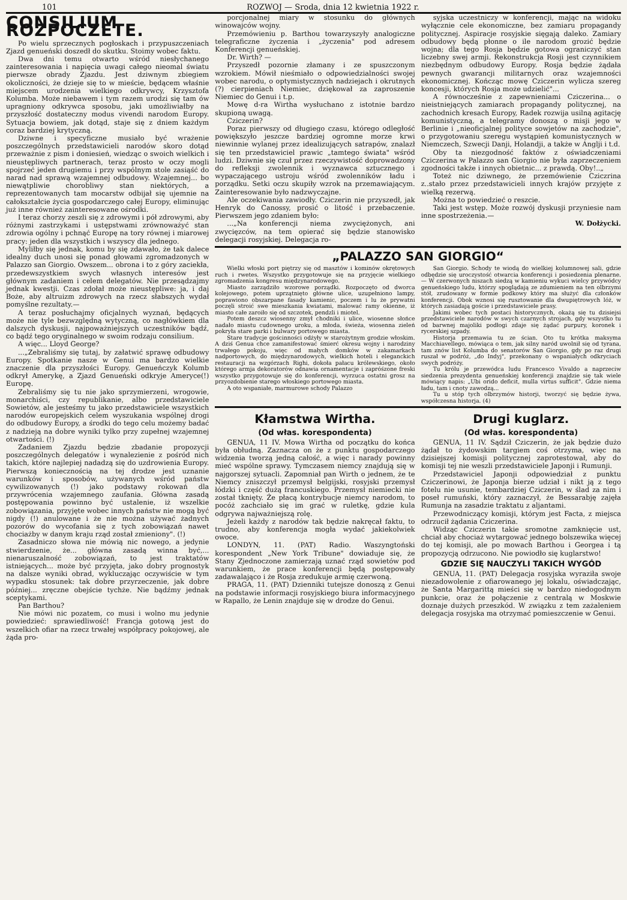101 ROZWOJ — Sroda, dnia 12 kwietnia 1922 r.
CONSILIUM ROZPOCZETE.
Po wielu sprzecznych pogłoskach i przypuszczeniach Zjazd genueński doszedł do skutku. Stoimy wobec faktu.
Dwa dni temu otwarto wśród niesłychanego zainteresowania i napięcia uwagi całego nieomal światu pierwsze obrady Zjazdu. Jest dziwnym zbiegiem okoliczności, że dzieje się to w mieście, będącem właśnie miejscem urodzenia wielkiego odkrywcy, Krzysztofa Kolumba. Może niebawem i tym razem urodzi się tam ów upragniony odkrywca sposobu, jaki umożliwiałby na przyszłość dostateczny modus vivendi narodom Europy. Sytuacja bowiem, jak dotąd, staje się z dniem każdym coraz bardziej krytyczną.
Dziwne i specyficzne musiało być wrażenie poszczególnych przedstawicieli narodów skoro dotąd przeważnie z pism i doniesień, wiedząc o swoich wielkich i nieustępliwych partnerach, teraz prosto w oczy mogli spojrzeć jeden drugiemu i przy wspólnym stole zasiąść do narad nad sprawą wzajemnej odbudowy. Wzajemnej... bo niewątpliwie chorobliwy stan niektórych, a reprezentowanych tam mocarstw odbijał się ujemnie na całokształcie życia gospodarczego całej Europy, eliminując już inne również zainteresowane ośrodki.
I teraz chorzy zeszli się z zdrowymi i pół zdrowymi, aby różnymi zastrzykami i ustępstwami zrównoważyć stan zdrowia ogólny i pchnąć Europę na tory równej i miarowej pracy: jeden dla wszystkich i wszyscy dla jednego.
Myliłby się jednak, komu by się zdawało, że tak dalece idealny duch unosi się ponad głowami zgromadzonych w Palazzo san Giorgio. Owszem... obrona i to z góry zaciekła, przedewszystkiem swych własnych interesów jest głównym zadaniem i celem delegatów. Nie przesądzajmy jednak kwestji. Czas zdołał może nieustępliwe: ja, i daj Boże, aby altruizm zdrowych na rzecz słabszych wydał pomyślne rezultaty.—
A teraz posłuchajmy oficjalnych wyznań, będących może nie tyle bezwzględną wytyczną, co nagłówkiem dla dalszych dyskusji, najpoważniejszych uczestników bądź, co bądź tego oryginalnego w swoim rodzaju consilium.
A więc... Lloyd George?
...„Zebraliśmy się tutaj, by załatwić sprawę odbudowy Europy. Spotkanie nasze w Genui ma bardzo wielkie znaczenie dla przyszłości Europy. Genueńczyk Kolumb odkrył Amerykę, a Zjazd Genueński odkryje Ameryce(!) Europę.
Zebraliśmy się tu nie jako sprzymierzeni, wrogowie, monarchiści, czy republikanie, albo przedstawiciele Sowietów, ale jesteśmy tu jako przedstawiciele wszystkich narodów europejskich celem wyszukania wspólnej drogi do odbudowy Europy, a środki do tego celu możemy badać z nadzieją na dobre wyniki tylko przy zupełnej wzajemnej otwartości. (!)
Zadaniem Zjazdu będzie zbadanie propozycji poszczególnych delegatów i wynalezienie z pośród nich takich, które najlepiej nadadzą się do uzdrowienia Europy. Pierwszą koniecznością na tej drodze jest uznanie warunków i sposobów, używanych wśród państw cywilizowanych (!) jako podstawy rokowań dla przywrócenia wzajemnego zaufania. Główna zasadą postępowania powinno być ustalenie, iż wszelkie zobowiązania, przyjęte wobec innych państw nie mogą być nigdy (!) anulowane i że nie można używać żadnych pozorów do wycofania się z tych zobowiązań nawet chociażby w danym kraju rząd został zmieniony". (!)
Zasadniczo słowa nie mówią nic nowego, a jedynie stwierdzenie, że... główna zasadą winna być,... nienaruszalność zobowiązań, to jest traktatów istniejących... może być przyjęta, jako dobry prognostyk na dalsze wyniki obrad, wykluczając oczywiście w tym wypadku stosunek: tak dobre przyrzeczenie, jak dobre później... zręczne obejście tychże. Nie bądźmy jednak sceptykami.
Pan Barthou?
Nie mówi nic pozatem, co musi i wolno mu jedynie powiedzieć: sprawiedliwość! Francja gotową jest do wszelkich ofiar na rzecz trwałej współpracy pokojowej, ale żąda pro-
porcjonalnej miary w stosunku do głównych winowajców wojny.
Przemówieniu p. Barthou towarzyszyły analogiczne telegraficzne życzenia i „życzenia" pod adresem Konferencji genueńskiej.
Dr. Wirth? —
Przyszedł pozornie złamany i ze spuszczonym wzrokiem. Mówił nieśmiało o odpowiedzialności swojej wobec narodu, o optymistycznych nadziejach i okrutnych (?) cierpieniach Niemiec, dziękował za zaproszenie Niemiec do Genui i t.p.
Mowę d-ra Wirtha wysłuchano z istotnie bardzo skupioną uwagą.
Cziczerin?
Poraz pierwszy od długiego czasu, którego odległość powiększyło jeszcze bardziej ogromne morze krwi niewinnie wylanej przez idealizujących satrapów, znalazł się ten przedstawiciel prawic „tamtego świata" wśród ludzi. Dziwnie się czuł przez rzeczywistość doprowadzony do refleksji zwolennik i wyznawca sztucznego i wypaczającego ustroju wśród zwolenników ładu i porządku. Setki oczu skupiły wzrok na przemawiającym. Zainteresowanie było nadzwyczajne.
Ale oczekiwania zawiodły. Cziczerin nie przyszedł, jak Henryk do Canossy, prosić o litość i przebaczenie. Pierwszem jego zdaniem było:
...„Na konferencji niema zwyciężonych, ani zwycięzców, na tem opierać się będzie stanowisko delegacji rosyjskiej. Delegacja ro-
syjska uczestniczy w konferencji, mając na widoku wyłącznie cele ekonomiczne, bez zamiaru propagandy politycznej. Aspiracje rosyjskie sięgają daleko. Zamiary odbudowy będą płonne o ile narodom grozić będzie wojna; dla tego Rosja będzie gotowa ograniczyć stan liczebny swej armji. Rekonstrukcja Rosji jest czynnikiem niezbędnym odbudowy Europy. Rosja będzie żądała pewnych gwarancji militarnych oraz wzajemności ekonomicznej. Kończąc mowę Cziczerin wylicza szereg koncesji, których Rosja może udzielić"...
A równocześnie z zapewnieniami Cziczerina... o nieistniejących zamiarach propagandy politycznej, na zachodnich kresach Europy, Radek rozwija usilną agitację komunistyczną, a telegramy donoszą o misji jego w Berlinie i „nieoficjalnej polityce sowjetów na zachodzie", o przygotowaniu szeregu wystąpień komunistycznych w Niemczech, Szwecji Danji, Holandji, a także w Anglji i t.d.
Oby ta niezgodność faktów z oświadczeniami Cziczerina w Palazzo san Giorgio nie była zaprzeczeniem zgodności także i innych obietnic... z prawdą. Oby!..„
Toteż nic dziwnego, że przemówienie Cziczrina z..stało przez przedstawicieli innych krajów przyjęte z wielką rezerwą.
Można to powiedzieć o reszcie.
Taki jest wstęp. Może rozwój dyskusji przyniesie nam inne spostrzeżenia.—
W. Dołżycki.
„PALAZZO SAN GIORGIO“
Wielki włoski port piętrzy się od masztów i kominów okrętowych ruch i rwetes. Wszystko przygotowuje się na przyjęcie wielkiego zgromadzenia kongresu międzynarodowego.
Miasto zarządziło wzorowe porządki. Rozpoczęto od dworca kolejowego, potem uprzątnięto główne ulice, uzupełniono lampy, poprawiono obszarpane fasady kamienic, poczem i lu że prywatni poczęli stroić swe mieszkania kwiatami, malować ramy okienne, iż miasto całe zaroiło się od szczotek, pendzli i miotel.
Potem deszcz wiosenny zmył chodniki i ulice, wiosenne słońce nadało miastu cudownego uroku, a młoda, świeża, wiosenna zieleń pokryła stare parki i bulwary portowego miasta.
Stare tradycje gościnności odżyły w starożytnym grodzie włoskim. A dziś Genua chce zamanifestować śmierć okresu wojny i narodziny trwałego pokoju, więc od małych domków w zakamarkach nadportowych, do międzynarodowych, wielkich hoteli i eleganckich restauracji na wzgórzach Righi, dokoła pałacu królewskiego, około którego armja dekoratorów odnawia ornamentacje i zapróśzone freski wszystko przygotowuje się do konferencji, wyrzuca ostatni grosz na przyozdobienie starego włoskiego portowego miasta.
A oto wspaniałe, marmurowe schody Palazzo
San Giorgio. Schody te wiodą do wielkiej kolumnowej sali, gdzie odbędzie się uroczystość otwarcia konferencji i posiedzenia plenarne. — W czerwonych niszach siedzą w kamieniu wykuci wielcy przywódcy genueńskiego ludu, którzy spoglądają ze zdumieniem na ten olbrzymi stół, zrudowany w formie podkowy który ma służyć dla członków konferencji. Obok wznosi się rusztowanie dla dwupiętrowych lóż, w których zasiadają goście i przedstawiciele prasy.
Jakimi wobec tych postaci historycznych, okażą się tu dzisiejsi przedstawiciele narodów w swych czarnych strojach, gdy wszystko tu od barwnej majoliki podłogi zdaje się żądać purpury, koronek i rycerskiej szpady.
Historja przemawia tu ze ścian. Oto tu krótka maksyma Macchiavellego, mówiąca o tem, jak silny naród uwolnił się od tyrana, tam znów list Kolumba do senatorów San Giorgio, gdy po raz drugi ruszał w podróż, „do Indyj", przekonany o wspaniałych odkryciach swych podróży.
Tu królu je przewódca ludu Francesco Vivaldo a naprzeciw siedzenia prezydenta genueńskiej konferencji znajdzie się tak wiele mówiący napis: „Ubi orido deficit, mulla virtus sufficit". Gdzie niema ładu, tam i cnoty zawodzą...
Tu u stóp tych olbrzymów historji, tworzyć się będzie żywa, współczesna historja. (4)
Kłamstwa Wirtha.
(Od włas. korespondenta)
GENUA, 11 IV. Mowa Wirtha od początku do końca była obłudną. Zaznacza on że z punktu gospodarczego widzenia tworzą jedną całość, a więc i narady powinny mieć wspólne sprawy. Tymczasem niemcy znajdują się w najgorszej sytuacli. Zapomniał pan Wirth o jednem, że te Niemcy zniszczył przemysł belgijski, rosyjski przemysł łódzki i część dużą francuskiego. Przemysł niemiecki nie został tknięty. Że płacą kontrybucje niemcy narodom, to pocóż zachciało się im grać w ruletkę, gdzie kula odgrywa najważniejszą rolę.
Jeżeli każdy z narodów tak będzie nakręcał faktu, to trudno, aby konferencja mogła wydać jakiekolwiek owoce.
LONDYN, 11. (PAT) Radio. Waszyngtoński korespondent „New York Tribune" dowiaduje się, że Stany Zjednoczone zamierzają uznać rząd sowietów pod warunkiem, że prace konferencji będą postępowały zadawalająco i że Rosja zredukuje armię czerwoną.
PRAGA, 11. (PAT) Dzienniki tutejsze donoszą z Genui na podstawie informacji rosyjskiego biura informacyjnego w Rapallo, że Lenin znajduje się w drodze do Genui.
Drugi kuglarz.
(Od włas. korespondenta)
GENUA, 11 IV. Sądził Cziczerin, że jak będzie dużo żądał to żydowskim targiem coś otrzyma, więc na dzisiejszej komisji politycznej zaprotestował, aby do komisji tej nie weszli przedstawiciele Japonji i Rumunji.
Przedstawiciel Japonji odpowiedział z punktu Cziczerinowi, że Japonja bierze udział i nikt ją z tego fotelu nie usunie, tembardziej Cziczerin, w ślad za nim i poseł rumuński, który zaznaczył, że Bessarabję zajęła Rumunja na zasadzie traktatu z aljantami.
Przewodniczący komisji, którym jest Facta, z miejsca odrzucił żądania Cziczerina.
Widząc Cziczerin takie sromotne zamknięcie ust, chciał aby chociaż wytargować jednego bolszewika więcej do tej komisji, ale po mowach Barthou i Georgea i tą propozycją odrzucono. Nie powiodło się kuglarstwo!
GDZIE SIĘ NAUCZYLI TAKICH WYGÓD
GENUA, 11. (PAT) Delegacja rosyjska wyraziła swoje niezadowolenie z ofiarowanego jej lokalu, oświadczając, że Santa Margarittą mieści się w bardzo niedogodnym punkcie, oraz że połączenie z centralą w Moskwie doznaje dużych przeszkód. W związku z tem zażaleniem delegacja rosyjska ma otrzymać pomieszczenie w Genui.